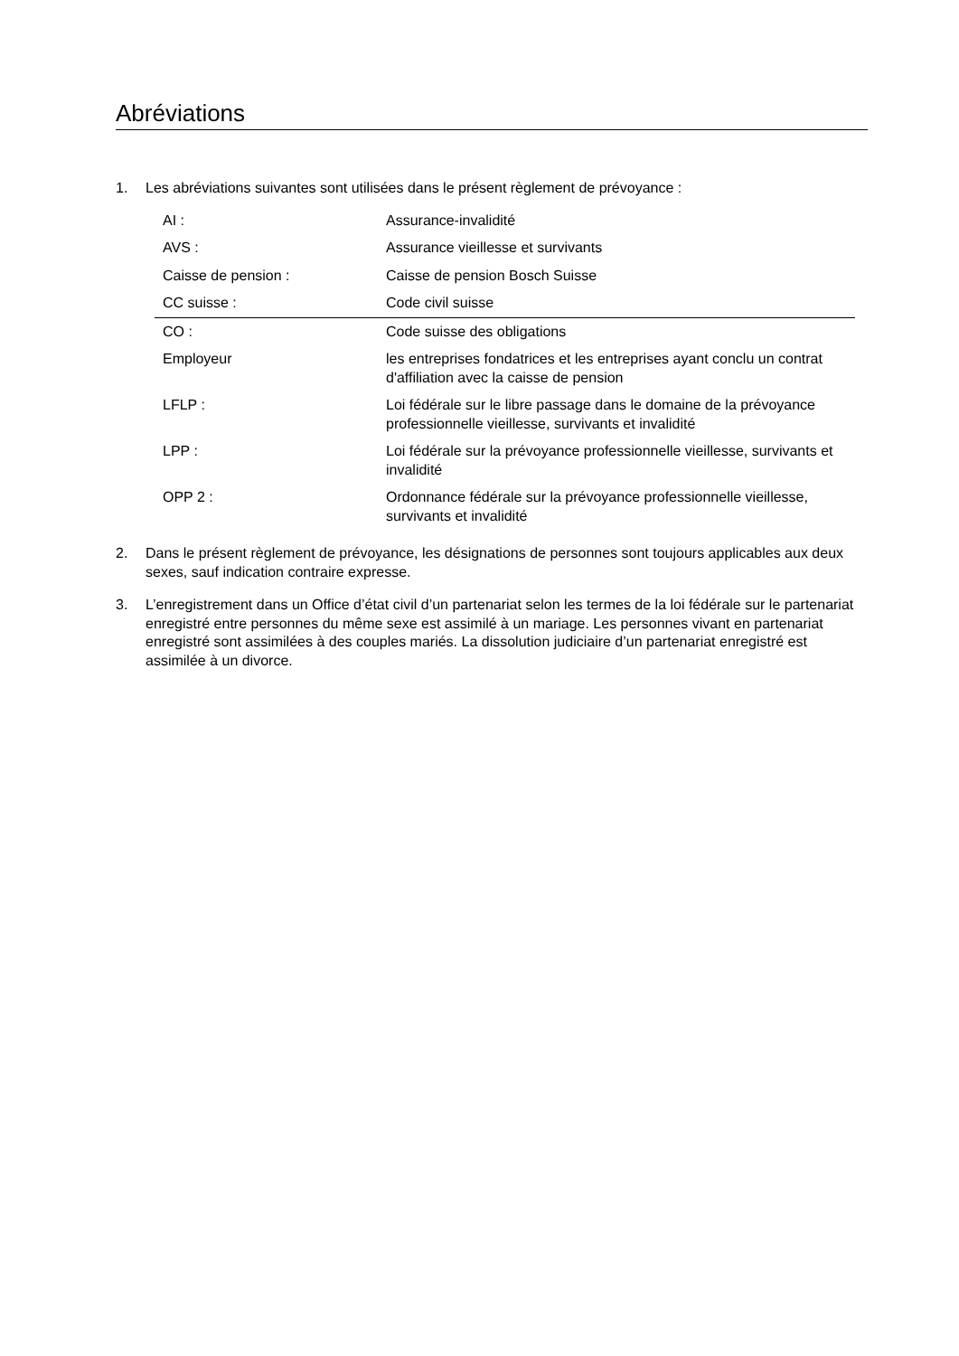Abréviations
1. Les abréviations suivantes sont utilisées dans le présent règlement de prévoyance :
| AI : | Assurance-invalidité |
| AVS : | Assurance vieillesse et survivants |
| Caisse de pension : | Caisse de pension Bosch Suisse |
| CC suisse : | Code civil suisse |
| CO : | Code suisse des obligations |
| Employeur | les entreprises fondatrices et les entreprises ayant conclu un contrat d'affiliation avec la caisse de pension |
| LFLP : | Loi fédérale sur le libre passage dans le domaine de la prévoyance professionnelle vieillesse, survivants et invalidité |
| LPP : | Loi fédérale sur la prévoyance professionnelle vieillesse, survivants et invalidité |
| OPP 2 : | Ordonnance fédérale sur la prévoyance professionnelle vieillesse, survivants et invalidité |
2. Dans le présent règlement de prévoyance, les désignations de personnes sont toujours applicables aux deux sexes, sauf indication contraire expresse.
3. L’enregistrement dans un Office d’état civil d’un partenariat selon les termes de la loi fédérale sur le partenariat enregistré entre personnes du même sexe est assimilé à un mariage. Les personnes vivant en partenariat enregistré sont assimilées à des couples mariés. La dissolution judiciaire d’un partenariat enregistré est assimilée à un divorce.